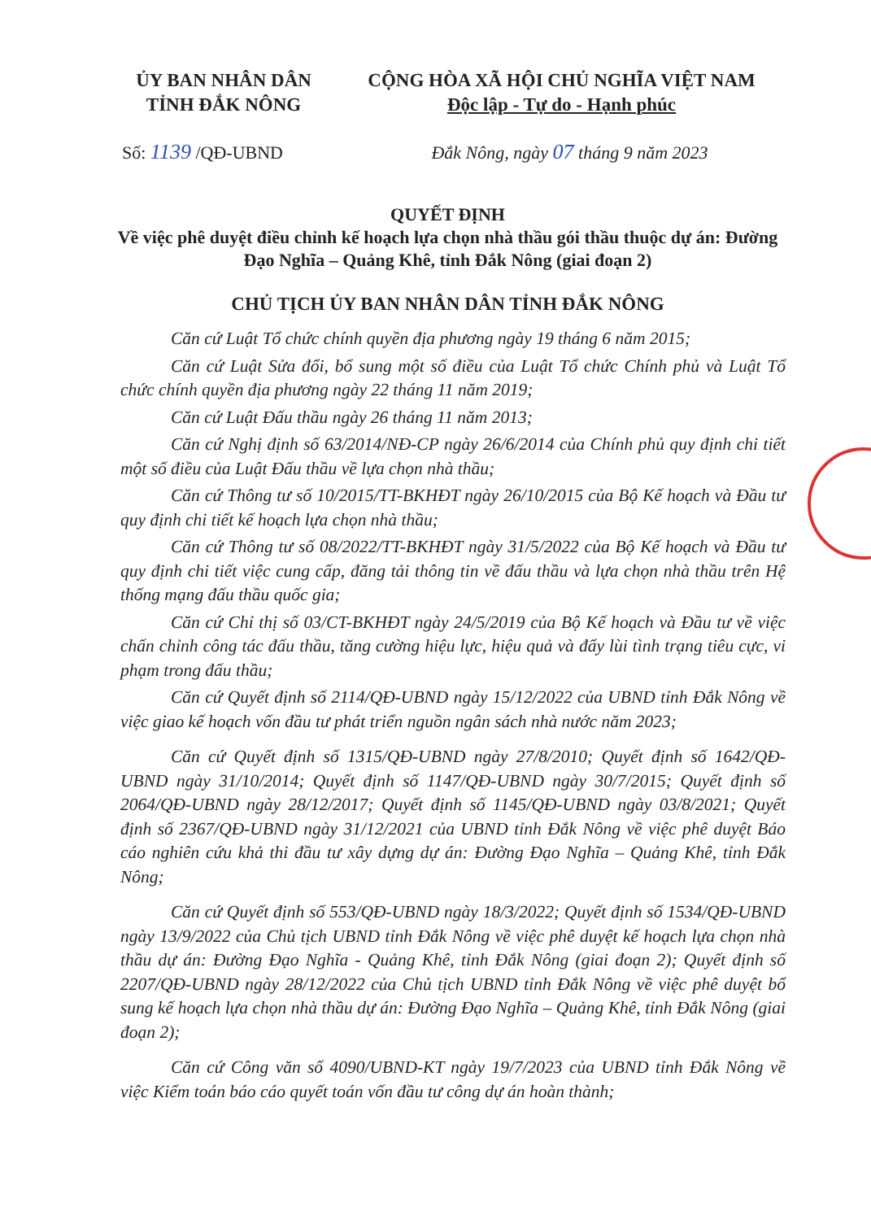ỦY BAN NHÂN DÂN
TỈNH ĐẮK NÔNG
CỘNG HÒA XÃ HỘI CHỦ NGHĨA VIỆT NAM
Độc lập - Tự do - Hạnh phúc
Số: 1139 /QĐ-UBND Đắk Nông, ngày 07 tháng 9 năm 2023
QUYẾT ĐỊNH
Về việc phê duyệt điều chỉnh kế hoạch lựa chọn nhà thầu gói thầu thuộc dự án: Đường Đạo Nghĩa – Quảng Khê, tỉnh Đắk Nông (giai đoạn 2)
CHỦ TỊCH ỦY BAN NHÂN DÂN TỈNH ĐẮK NÔNG
Căn cứ Luật Tổ chức chính quyền địa phương ngày 19 tháng 6 năm 2015;
Căn cứ Luật Sửa đổi, bổ sung một số điều của Luật Tổ chức Chính phủ và Luật Tổ chức chính quyền địa phương ngày 22 tháng 11 năm 2019;
Căn cứ Luật Đấu thầu ngày 26 tháng 11 năm 2013;
Căn cứ Nghị định số 63/2014/NĐ-CP ngày 26/6/2014 của Chính phủ quy định chi tiết một số điều của Luật Đấu thầu về lựa chọn nhà thầu;
Căn cứ Thông tư số 10/2015/TT-BKHĐT ngày 26/10/2015 của Bộ Kế hoạch và Đầu tư quy định chi tiết kế hoạch lựa chọn nhà thầu;
Căn cứ Thông tư số 08/2022/TT-BKHĐT ngày 31/5/2022 của Bộ Kế hoạch và Đầu tư quy định chi tiết việc cung cấp, đăng tải thông tin về đấu thầu và lựa chọn nhà thầu trên Hệ thống mạng đấu thầu quốc gia;
Căn cứ Chỉ thị số 03/CT-BKHĐT ngày 24/5/2019 của Bộ Kế hoạch và Đầu tư về việc chấn chỉnh công tác đấu thầu, tăng cường hiệu lực, hiệu quả và đẩy lùi tình trạng tiêu cực, vi phạm trong đấu thầu;
Căn cứ Quyết định số 2114/QĐ-UBND ngày 15/12/2022 của UBND tỉnh Đắk Nông về việc giao kế hoạch vốn đầu tư phát triển nguồn ngân sách nhà nước năm 2023;
Căn cứ Quyết định số 1315/QĐ-UBND ngày 27/8/2010; Quyết định số 1642/QĐ-UBND ngày 31/10/2014; Quyết định số 1147/QĐ-UBND ngày 30/7/2015; Quyết định số 2064/QĐ-UBND ngày 28/12/2017; Quyết định số 1145/QĐ-UBND ngày 03/8/2021; Quyết định số 2367/QĐ-UBND ngày 31/12/2021 của UBND tỉnh Đắk Nông về việc phê duyệt Báo cáo nghiên cứu khả thi đầu tư xây dựng dự án: Đường Đạo Nghĩa – Quảng Khê, tỉnh Đắk Nông;
Căn cứ Quyết định số 553/QĐ-UBND ngày 18/3/2022; Quyết định số 1534/QĐ-UBND ngày 13/9/2022 của Chủ tịch UBND tỉnh Đắk Nông về việc phê duyệt kế hoạch lựa chọn nhà thầu dự án: Đường Đạo Nghĩa - Quảng Khê, tỉnh Đắk Nông (giai đoạn 2); Quyết định số 2207/QĐ-UBND ngày 28/12/2022 của Chủ tịch UBND tỉnh Đắk Nông về việc phê duyệt bổ sung kế hoạch lựa chọn nhà thầu dự án: Đường Đạo Nghĩa – Quảng Khê, tỉnh Đắk Nông (giai đoạn 2);
Căn cứ Công văn số 4090/UBND-KT ngày 19/7/2023 của UBND tỉnh Đắk Nông về việc Kiểm toán báo cáo quyết toán vốn đầu tư công dự án hoàn thành;